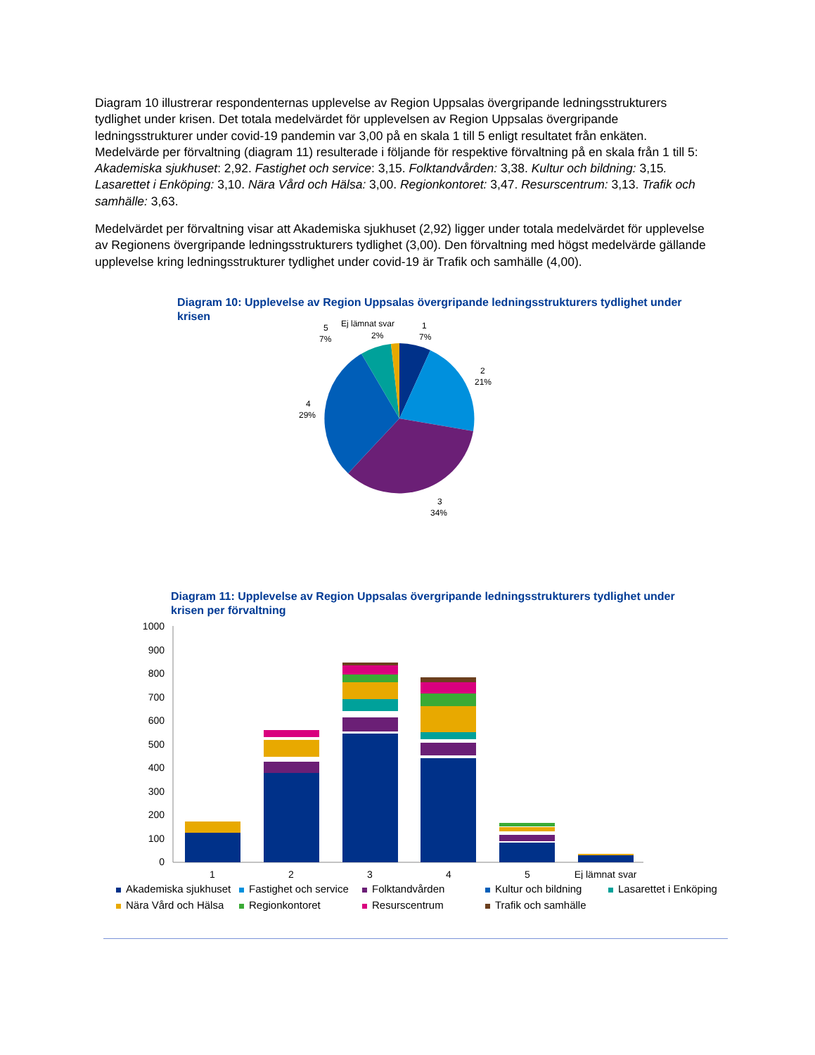Diagram 10 illustrerar respondenternas upplevelse av Region Uppsalas övergripande ledningsstrukturers tydlighet under krisen. Det totala medelvärdet för upplevelsen av Region Uppsalas övergripande ledningsstrukturer under covid-19 pandemin var 3,00 på en skala 1 till 5 enligt resultatet från enkäten. Medelvärde per förvaltning (diagram 11) resulterade i följande för respektive förvaltning på en skala från 1 till 5: Akademiska sjukhuset: 2,92. Fastighet och service: 3,15. Folktandvården: 3,38. Kultur och bildning: 3,15. Lasarettet i Enköping: 3,10. Nära Vård och Hälsa: 3,00. Regionkontoret: 3,47. Resurscentrum: 3,13. Trafik och samhälle: 3,63.
Medelvärdet per förvaltning visar att Akademiska sjukhuset (2,92) ligger under totala medelvärdet för upplevelse av Regionens övergripande ledningsstrukturers tydlighet (3,00). Den förvaltning med högst medelvärde gällande upplevelse kring ledningsstrukturer tydlighet under covid-19 är Trafik och samhälle (4,00).
Diagram 10: Upplevelse av Region Uppsalas övergripande ledningsstrukturers tydlighet under krisen
5
7%
Ej lämnat svar
2%
1
7%
2
21%
4
29%
3
34%
Diagram 11: Upplevelse av Region Uppsalas övergripande ledningsstrukturers tydlighet under krisen per förvaltning
1000
900
800
700
600
500
400
300
200
100
0
1
2
3
4
5
Ej lämnat svar
Akademiska sjukhuset
Fastighet och service
Folktandvården
Kultur och bildning
Lasarettet i Enköping
Nära Vård och Hälsa
Regionkontoret
Resurscentrum
Trafik och samhälle